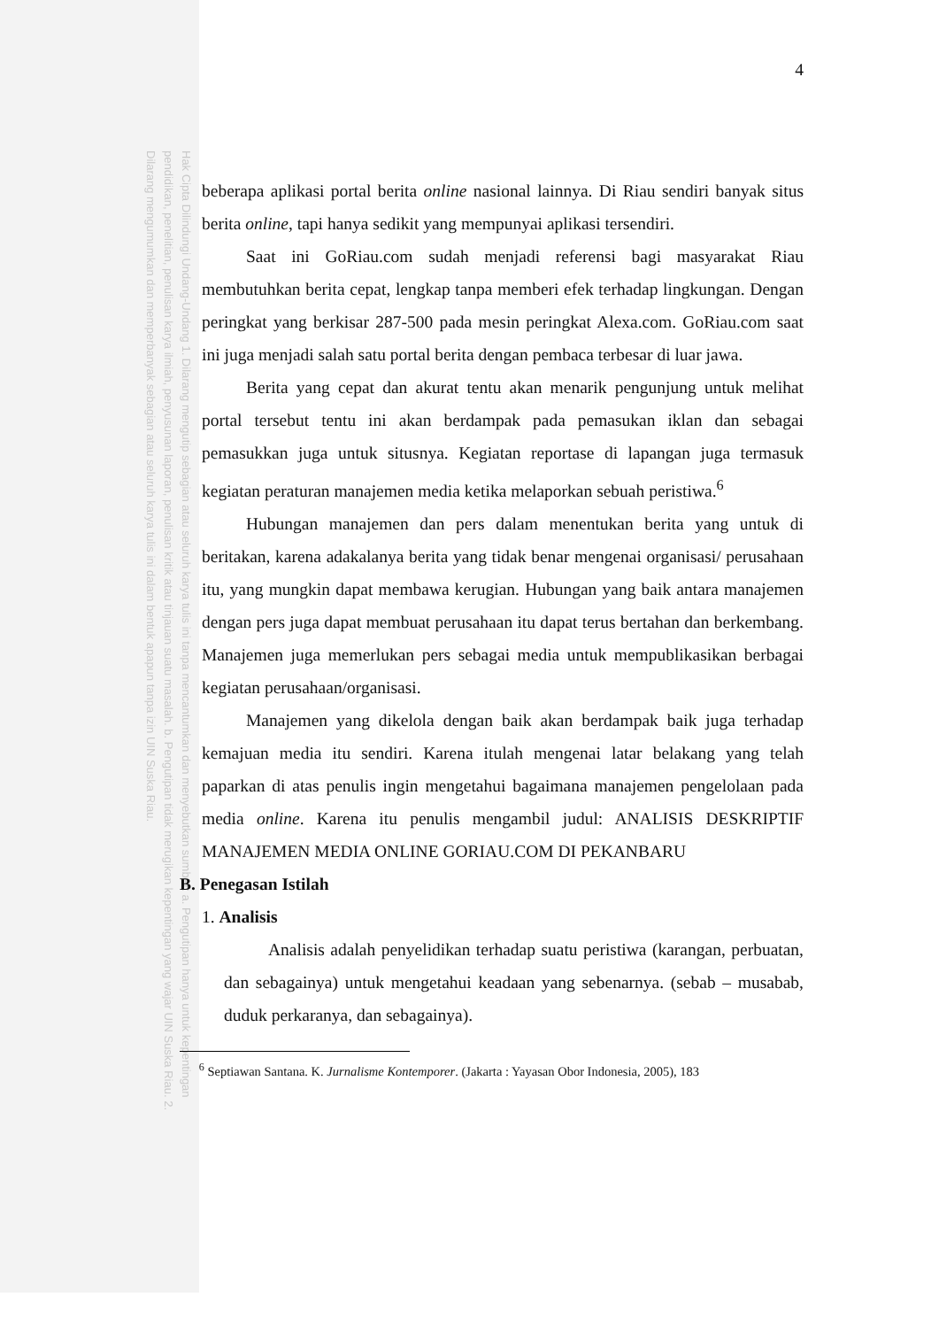Hak Cipta Dilindungi Undang-Undang 1. Dilarang mengutip sebagian atau seluruh karya tulis ini tanpa mencantumkan dan menyebutkan sumber: a. Pengutipan hanya untuk kepentingan pendidikan, penelitian, penulisan karya ilmiah, penyusunan laporan, penulisan kritik atau tinjauan suatu masalah. b. Pengutipan tidak merugikan kepentingan yang wajar UIN Suska Riau. 2. Dilarang mengumumkan dan memperbanyak sebagian atau seluruh karya tulis ini dalam bentuk apapun tanpa izin UIN Suska Riau.
4
beberapa aplikasi portal berita online nasional lainnya. Di Riau sendiri banyak situs berita online, tapi hanya sedikit yang mempunyai aplikasi tersendiri.
Saat ini GoRiau.com sudah menjadi referensi bagi masyarakat Riau membutuhkan berita cepat, lengkap tanpa memberi efek terhadap lingkungan. Dengan peringkat yang berkisar 287-500 pada mesin peringkat Alexa.com. GoRiau.com saat ini juga menjadi salah satu portal berita dengan pembaca terbesar di luar jawa.
Berita yang cepat dan akurat tentu akan menarik pengunjung untuk melihat portal tersebut tentu ini akan berdampak pada pemasukan iklan dan sebagai pemasukkan juga untuk situsnya. Kegiatan reportase di lapangan juga termasuk kegiatan peraturan manajemen media ketika melaporkan sebuah peristiwa.<sup>6</sup>
Hubungan manajemen dan pers dalam menentukan berita yang untuk di beritakan, karena adakalanya berita yang tidak benar mengenai organisasi/ perusahaan itu, yang mungkin dapat membawa kerugian. Hubungan yang baik antara manajemen dengan pers juga dapat membuat perusahaan itu dapat terus bertahan dan berkembang. Manajemen juga memerlukan pers sebagai media untuk mempublikasikan berbagai kegiatan perusahaan/organisasi.
Manajemen yang dikelola dengan baik akan berdampak baik juga terhadap kemajuan media itu sendiri. Karena itulah mengenai latar belakang yang telah paparkan di atas penulis ingin mengetahui bagaimana manajemen pengelolaan pada media online. Karena itu penulis mengambil judul: ANALISIS DESKRIPTIF MANAJEMEN MEDIA ONLINE GORIAU.COM DI PEKANBARU
B. Penegasan Istilah
1. Analisis
Analisis adalah penyelidikan terhadap suatu peristiwa (karangan, perbuatan, dan sebagainya) untuk mengetahui keadaan yang sebenarnya. (sebab – musabab, duduk perkaranya, dan sebagainya).
<sup>6</sup> Septiawan Santana. K. Jurnalisme Kontemporer. (Jakarta : Yayasan Obor Indonesia, 2005), 183